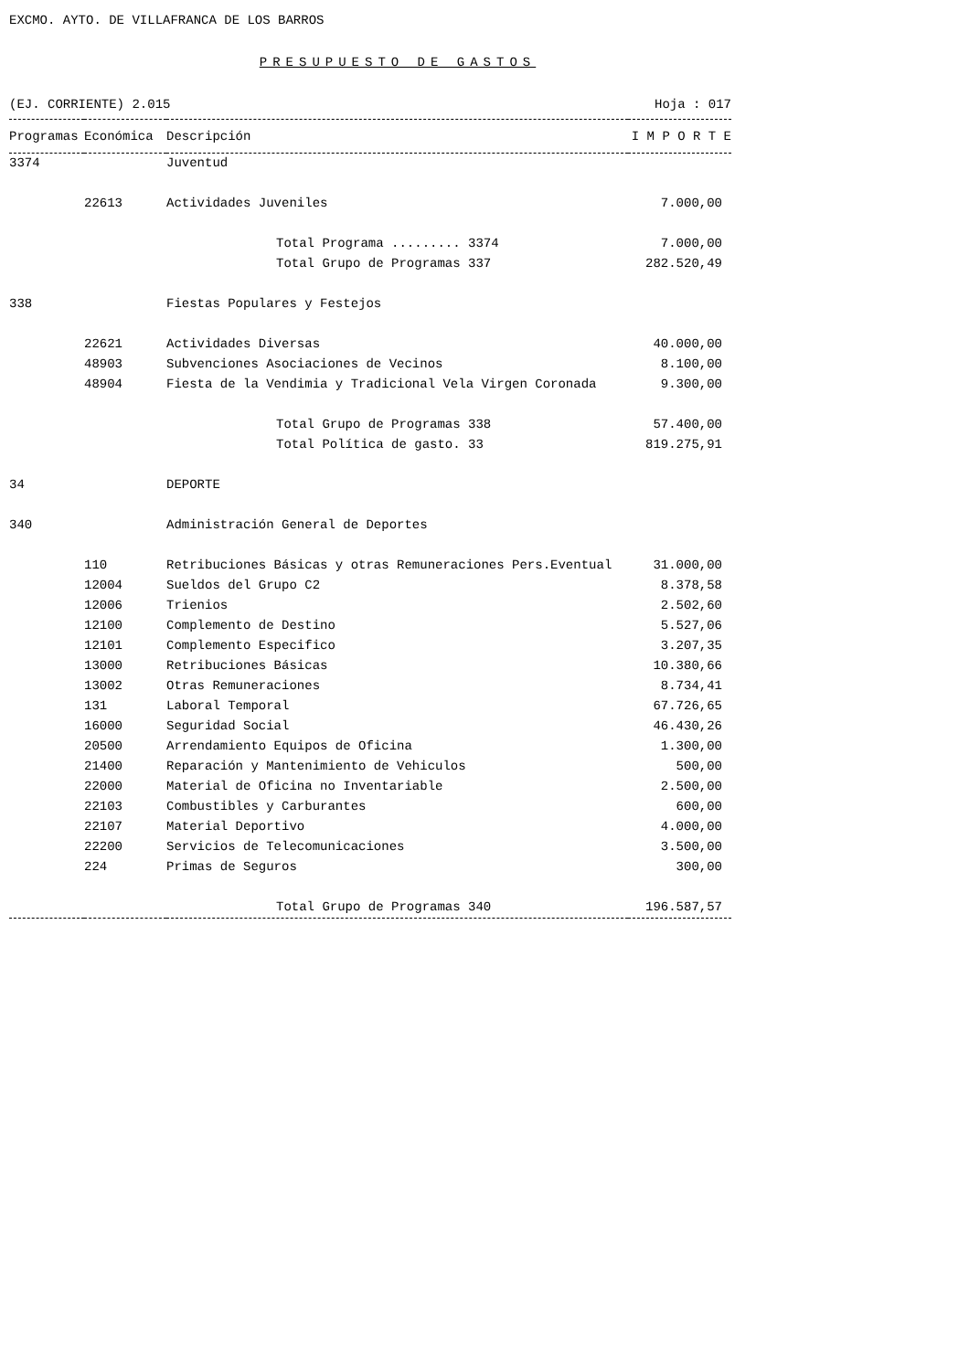EXCMO. AYTO. DE VILLAFRANCA DE LOS BARROS
PRESUPUESTO DE GASTOS
(EJ. CORRIENTE) 2.015 Hoja : 017
| Programas | Económica | Descripción | I M P O R T E |
| --- | --- | --- | --- |
| 3374 | | Juventud | |
| | 22613 | Actividades Juveniles | 7.000,00 |
| | | Total Programa ......... 3374 | 7.000,00 |
| | | Total Grupo de Programas 337 | 282.520,49 |
| 338 | | Fiestas Populares y Festejos | |
| | 22621 | Actividades Diversas | 40.000,00 |
| | 48903 | Subvenciones Asociaciones de Vecinos | 8.100,00 |
| | 48904 | Fiesta de la Vendimia y Tradicional Vela Virgen Coronada | 9.300,00 |
| | | Total Grupo de Programas 338 | 57.400,00 |
| | | Total Política de gasto. 33 | 819.275,91 |
| 34 | | DEPORTE | |
| 340 | | Administración General de Deportes | |
| | 110 | Retribuciones Básicas y otras Remuneraciones Pers.Eventual | 31.000,00 |
| | 12004 | Sueldos del Grupo C2 | 8.378,58 |
| | 12006 | Trienios | 2.502,60 |
| | 12100 | Complemento de Destino | 5.527,06 |
| | 12101 | Complemento Especifico | 3.207,35 |
| | 13000 | Retribuciones Básicas | 10.380,66 |
| | 13002 | Otras Remuneraciones | 8.734,41 |
| | 131 | Laboral Temporal | 67.726,65 |
| | 16000 | Seguridad Social | 46.430,26 |
| | 20500 | Arrendamiento Equipos de Oficina | 1.300,00 |
| | 21400 | Reparación y Mantenimiento de Vehiculos | 500,00 |
| | 22000 | Material de Oficina no Inventariable | 2.500,00 |
| | 22103 | Combustibles y Carburantes | 600,00 |
| | 22107 | Material Deportivo | 4.000,00 |
| | 22200 | Servicios de Telecomunicaciones | 3.500,00 |
| | 224 | Primas de Seguros | 300,00 |
| | | Total Grupo de Programas 340 | 196.587,57 |